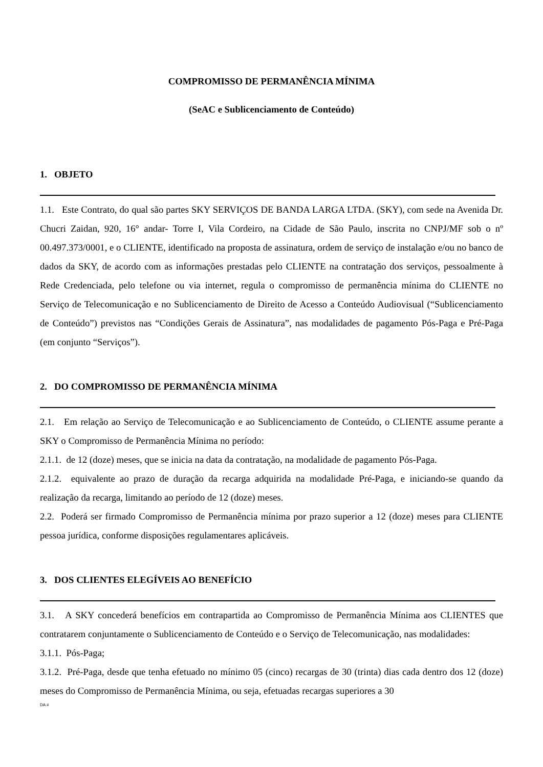COMPROMISSO DE PERMANÊNCIA MÍNIMA
(SeAC e Sublicenciamento de Conteúdo)
1. OBJETO
1.1. Este Contrato, do qual são partes SKY SERVIÇOS DE BANDA LARGA LTDA. (SKY), com sede na Avenida Dr. Chucri Zaidan, 920, 16° andar- Torre I, Vila Cordeiro, na Cidade de São Paulo, inscrita no CNPJ/MF sob o nº 00.497.373/0001, e o CLIENTE, identificado na proposta de assinatura, ordem de serviço de instalação e/ou no banco de dados da SKY, de acordo com as informações prestadas pelo CLIENTE na contratação dos serviços, pessoalmente à Rede Credenciada, pelo telefone ou via internet, regula o compromisso de permanência mínima do CLIENTE no Serviço de Telecomunicação e no Sublicenciamento de Direito de Acesso a Conteúdo Audiovisual (“Sublicenciamento de Conteúdo”) previstos nas “Condições Gerais de Assinatura”, nas modalidades de pagamento Pós-Paga e Pré-Paga (em conjunto “Serviços”).
2. DO COMPROMISSO DE PERMANÊNCIA MÍNIMA
2.1. Em relação ao Serviço de Telecomunicação e ao Sublicenciamento de Conteúdo, o CLIENTE assume perante a SKY o Compromisso de Permanência Mínima no período:
2.1.1. de 12 (doze) meses, que se inicia na data da contratação, na modalidade de pagamento Pós-Paga.
2.1.2. equivalente ao prazo de duração da recarga adquirida na modalidade Pré-Paga, e iniciando-se quando da realização da recarga, limitando ao período de 12 (doze) meses.
2.2. Poderá ser firmado Compromisso de Permanência mínima por prazo superior a 12 (doze) meses para CLIENTE pessoa jurídica, conforme disposições regulamentares aplicáveis.
3. DOS CLIENTES ELEGÍVEIS AO BENEFÍCIO
3.1. A SKY concederá benefícios em contrapartida ao Compromisso de Permanência Mínima aos CLIENTES que contratarem conjuntamente o Sublicenciamento de Conteúdo e o Serviço de Telecomunicação, nas modalidades:
3.1.1. Pós-Paga;
3.1.2. Pré-Paga, desde que tenha efetuado no mínimo 05 (cinco) recargas de 30 (trinta) dias cada dentro dos 12 (doze) meses do Compromisso de Permanência Mínima, ou seja, efetuadas recargas superiores a 30
DA #